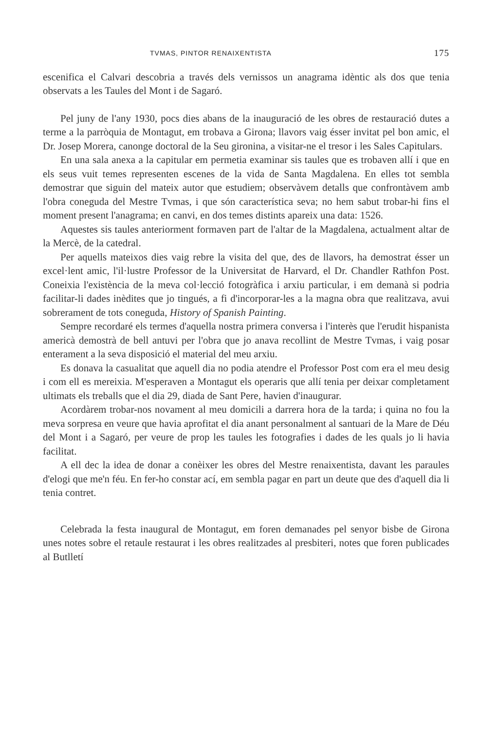TVMAS, PINTOR RENAIXENTISTA 175
escenifica el Calvari descobria a través dels vernissos un anagrama idèntic als dos que tenia observats a les Taules del Mont i de Sagaró.
Pel juny de l'any 1930, pocs dies abans de la inauguració de les obres de restauració dutes a terme a la parròquia de Montagut, em trobava a Girona; llavors vaig ésser invitat pel bon amic, el Dr. Josep Morera, canonge doctoral de la Seu gironina, a visitar-ne el tresor i les Sales Capitulars.
En una sala anexa a la capitular em permetia examinar sis taules que es trobaven allí i que en els seus vuit temes representen escenes de la vida de Santa Magdalena. En elles tot sembla demostrar que siguin del mateix autor que estudiem; observàvem detalls que confrontàvem amb l'obra coneguda del Mestre Tvmas, i que són característica seva; no hem sabut trobar-hi fins el moment present l'anagrama; en canvi, en dos temes distints apareix una data: 1526.
Aquestes sis taules anteriorment formaven part de l'altar de la Magdalena, actualment altar de la Mercè, de la catedral.
Per aquells mateixos dies vaig rebre la visita del que, des de llavors, ha demostrat ésser un excel·lent amic, l'il·lustre Professor de la Universitat de Harvard, el Dr. Chandler Rathfon Post. Coneixia l'existència de la meva col·lecció fotogràfica i arxiu particular, i em demanà si podria facilitar-li dades inèdites que jo tingués, a fi d'incorporar-les a la magna obra que realitzava, avui sobrerament de tots coneguda, History of Spanish Painting.
Sempre recordaré els termes d'aquella nostra primera conversa i l'interès que l'erudit hispanista americà demostrà de bell antuvi per l'obra que jo anava recollint de Mestre Tvmas, i vaig posar enterament a la seva disposició el material del meu arxiu.
Es donava la casualitat que aquell dia no podia atendre el Professor Post com era el meu desig i com ell es mereixia. M'esperaven a Montagut els operaris que allí tenia per deixar completament ultimats els treballs que el dia 29, diada de Sant Pere, havien d'inaugurar.
Acordàrem trobar-nos novament al meu domicili a darrera hora de la tarda; i quina no fou la meva sorpresa en veure que havia aprofitat el dia anant personalment al santuari de la Mare de Déu del Mont i a Sagaró, per veure de prop les taules les fotografies i dades de les quals jo li havia facilitat.
A ell dec la idea de donar a conèixer les obres del Mestre renaixentista, davant les paraules d'elogi que me'n féu. En fer-ho constar ací, em sembla pagar en part un deute que des d'aquell dia li tenia contret.
Celebrada la festa inaugural de Montagut, em foren demanades pel senyor bisbe de Girona unes notes sobre el retaule restaurat i les obres realitzades al presbiteri, notes que foren publicades al Butlletí